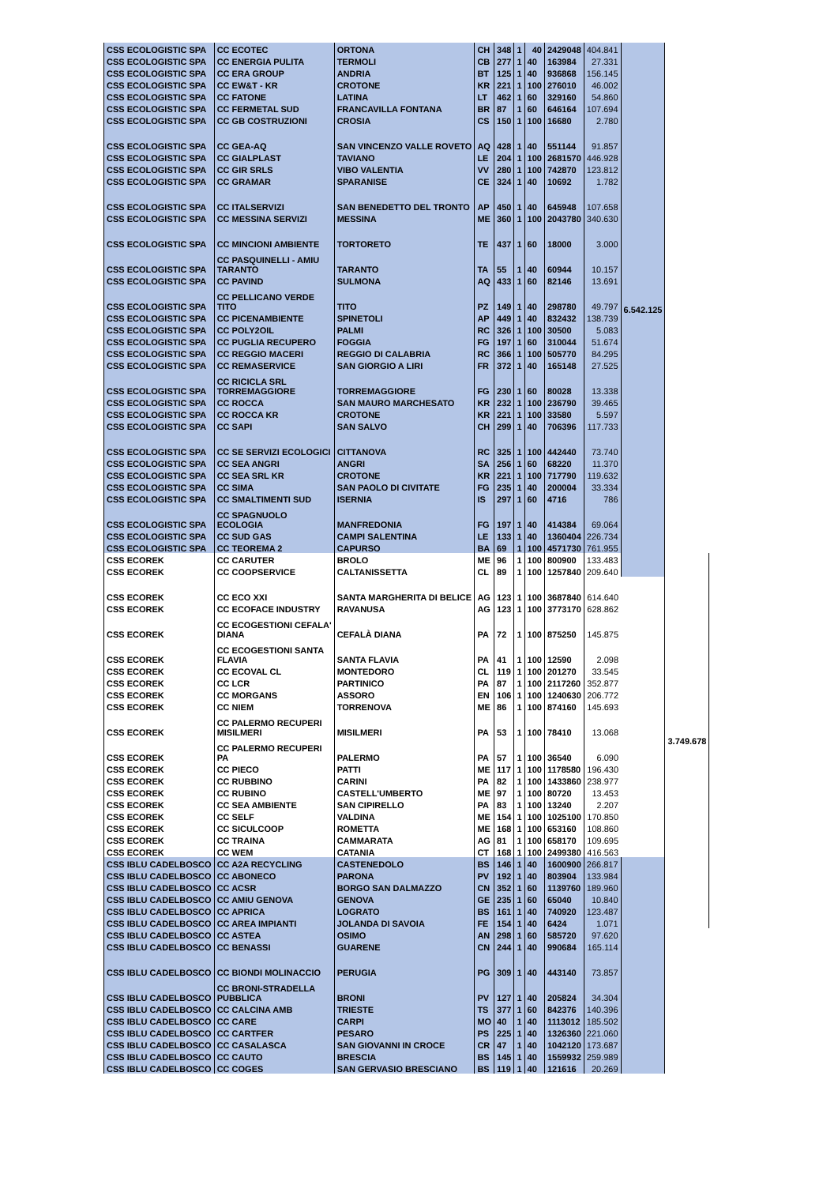| CSS ECOLOGISTIC SPA | CC ECOTEC | ORTONA | CH | 348 | 1 | 40 | 2429048 | 404.841 | 6.542.125 | |
| CSS ECOLOGISTIC SPA | CC ENERGIA PULITA | TERMOLI | CB | 277 | 1 | 40 | 163984 | 27.331 | | |
| CSS ECOLOGISTIC SPA | CC ERA GROUP | ANDRIA | BT | 125 | 1 | 40 | 936868 | 156.145 | | |
| CSS ECOLOGISTIC SPA | CC EW&T - KR | CROTONE | KR | 221 | 1 | 100 | 276010 | 46.002 | | |
| CSS ECOLOGISTIC SPA | CC FATONE | LATINA | LT | 462 | 1 | 60 | 329160 | 54.860 | | |
| CSS ECOLOGISTIC SPA | CC FERMETAL SUD | FRANCAVILLA FONTANA | BR | 87 | 1 | 60 | 646164 | 107.694 | | |
| CSS ECOLOGISTIC SPA | CC GB COSTRUZIONI | CROSIA | CS | 150 | 1 | 100 | 16680 | 2.780 | | |
| CSS ECOLOGISTIC SPA | CC GEA-AQ | SAN VINCENZO VALLE ROVETO | AQ | 428 | 1 | 40 | 551144 | 91.857 | | |
| CSS ECOLOGISTIC SPA | CC GIALPLAST | TAVIANO | LE | 204 | 1 | 100 | 2681570 | 446.928 | | |
| CSS ECOLOGISTIC SPA | CC GIR SRLS | VIBO VALENTIA | VV | 280 | 1 | 100 | 742870 | 123.812 | | |
| CSS ECOLOGISTIC SPA | CC GRAMAR | SPARANISE | CE | 324 | 1 | 40 | 10692 | 1.782 | | |
| CSS ECOLOGISTIC SPA | CC ITALSERVIZI | SAN BENEDETTO DEL TRONTO | AP | 450 | 1 | 40 | 645948 | 107.658 | | |
| CSS ECOLOGISTIC SPA | CC MESSINA SERVIZI | MESSINA | ME | 360 | 1 | 100 | 2043780 | 340.630 | | |
| CSS ECOLOGISTIC SPA | CC MINCIONI AMBIENTE | TORTORETO | TE | 437 | 1 | 60 | 18000 | 3.000 | | |
| CSS ECOLOGISTIC SPA | CC PASQUINELLI - AMIU TARANTO | TARANTO | TA | 55 | 1 | 40 | 60944 | 10.157 | | |
| CSS ECOLOGISTIC SPA | CC PAVIND | SULMONA | AQ | 433 | 1 | 60 | 82146 | 13.691 | | |
| CSS ECOLOGISTIC SPA | CC PELLICANO VERDE TITO | TITO | PZ | 149 | 1 | 40 | 298780 | 49.797 | | |
| CSS ECOLOGISTIC SPA | CC PICENAMBIENTE | SPINETOLI | AP | 449 | 1 | 40 | 832432 | 138.739 | | |
| CSS ECOLOGISTIC SPA | CC POLY2OIL | PALMI | RC | 326 | 1 | 100 | 30500 | 5.083 | | |
| CSS ECOLOGISTIC SPA | CC PUGLIA RECUPERO | FOGGIA | FG | 197 | 1 | 60 | 310044 | 51.674 | | |
| CSS ECOLOGISTIC SPA | CC REGGIO MACERI | REGGIO DI CALABRIA | RC | 366 | 1 | 100 | 505770 | 84.295 | | |
| CSS ECOLOGISTIC SPA | CC REMASERVICE | SAN GIORGIO A LIRI | FR | 372 | 1 | 40 | 165148 | 27.525 | | |
| CSS ECOLOGISTIC SPA | CC RICICLA SRL TORREMAGGIORE | TORREMAGGIORE | FG | 230 | 1 | 60 | 80028 | 13.338 | | |
| CSS ECOLOGISTIC SPA | CC ROCCA | SAN MAURO MARCHESATO | KR | 232 | 1 | 100 | 236790 | 39.465 | | |
| CSS ECOLOGISTIC SPA | CC ROCCA KR | CROTONE | KR | 221 | 1 | 100 | 33580 | 5.597 | | |
| CSS ECOLOGISTIC SPA | CC SAPI | SAN SALVO | CH | 299 | 1 | 40 | 706396 | 117.733 | | |
| CSS ECOLOGISTIC SPA | CC SE SERVIZI ECOLOGICI | CITTANOVA | RC | 325 | 1 | 100 | 442440 | 73.740 | | |
| CSS ECOLOGISTIC SPA | CC SEA ANGRI | ANGRI | SA | 256 | 1 | 60 | 68220 | 11.370 | | |
| CSS ECOLOGISTIC SPA | CC SEA SRL KR | CROTONE | KR | 221 | 1 | 100 | 717790 | 119.632 | | |
| CSS ECOLOGISTIC SPA | CC SIMA | SAN PAOLO DI CIVITATE | FG | 235 | 1 | 40 | 200004 | 33.334 | | |
| CSS ECOLOGISTIC SPA | CC SMALTIMENTI SUD | ISERNIA | IS | 297 | 1 | 60 | 4716 | 786 | | |
| CSS ECOLOGISTIC SPA | CC SPAGNUOLO ECOLOGIA | MANFREDONIA | FG | 197 | 1 | 40 | 414384 | 69.064 | | |
| CSS ECOLOGISTIC SPA | CC SUD GAS | CAMPI SALENTINA | LE | 133 | 1 | 40 | 1360404 | 226.734 | | |
| CSS ECOLOGISTIC SPA | CC TEOREMA 2 | CAPURSO | BA | 69 | 1 | 100 | 4571730 | 761.955 | | |
| CSS ECOREK | CC CARUTER | BROLO | ME | 96 | 1 | 100 | 800900 | 133.483 | | 3.749.678 |
| CSS ECOREK | CC COOPSERVICE | CALTANISSETTA | CL | 89 | 1 | 100 | 1257840 | 209.640 | | |
| CSS ECOREK | CC ECO XXI | SANTA MARGHERITA DI BELICE | AG | 123 | 1 | 100 | 3687840 | 614.640 | | |
| CSS ECOREK | CC ECOFACE INDUSTRY | RAVANUSA | AG | 123 | 1 | 100 | 3773170 | 628.862 | | |
| CSS ECOREK | CC ECOGESTIONI CEFALA' DIANA | CEFALÀ DIANA | PA | 72 | 1 | 100 | 875250 | 145.875 | | |
| CSS ECOREK | CC ECOGESTIONI SANTA FLAVIA | SANTA FLAVIA | PA | 41 | 1 | 100 | 12590 | 2.098 | | |
| CSS ECOREK | CC ECOVAL CL | MONTEDORO | CL | 119 | 1 | 100 | 201270 | 33.545 | | |
| CSS ECOREK | CC LCR | PARTINICO | PA | 87 | 1 | 100 | 2117260 | 352.877 | | |
| CSS ECOREK | CC MORGANS | ASSORO | EN | 106 | 1 | 100 | 1240630 | 206.772 | | |
| CSS ECOREK | CC NIEM | TORRENOVA | ME | 86 | 1 | 100 | 874160 | 145.693 | | |
| CSS ECOREK | CC PALERMO RECUPERI MISILMERI | MISILMERI | PA | 53 | 1 | 100 | 78410 | 13.068 | | |
| CSS ECOREK | CC PALERMO RECUPERI PA | PALERMO | PA | 57 | 1 | 100 | 36540 | 6.090 | | |
| CSS ECOREK | CC PIECO | PATTI | ME | 117 | 1 | 100 | 1178580 | 196.430 | | |
| CSS ECOREK | CC RUBBINO | CARINI | PA | 82 | 1 | 100 | 1433860 | 238.977 | | |
| CSS ECOREK | CC RUBINO | CASTELL'UMBERTO | ME | 97 | 1 | 100 | 80720 | 13.453 | | |
| CSS ECOREK | CC SEA AMBIENTE | SAN CIPIRELLO | PA | 83 | 1 | 100 | 13240 | 2.207 | | |
| CSS ECOREK | CC SELF | VALDINA | ME | 154 | 1 | 100 | 1025100 | 170.850 | | |
| CSS ECOREK | CC SICULCOOP | ROMETTA | ME | 168 | 1 | 100 | 653160 | 108.860 | | |
| CSS ECOREK | CC TRAINA | CAMMARATA | AG | 81 | 1 | 100 | 658170 | 109.695 | | |
| CSS ECOREK | CC WEM | CATANIA | CT | 168 | 1 | 100 | 2499380 | 416.563 | | |
| CSS IBLU CADELBOSCO | CC A2A RECYCLING | CASTENEDOLO | BS | 146 | 1 | 40 | 1600900 | 266.817 | | |
| CSS IBLU CADELBOSCO | CC ABONECO | PARONA | PV | 192 | 1 | 40 | 803904 | 133.984 | | |
| CSS IBLU CADELBOSCO | CC ACSR | BORGO SAN DALMAZZO | CN | 352 | 1 | 60 | 1139760 | 189.960 | | |
| CSS IBLU CADELBOSCO | CC AMIU GENOVA | GENOVA | GE | 235 | 1 | 60 | 65040 | 10.840 | | |
| CSS IBLU CADELBOSCO | CC APRICA | LOGRATO | BS | 161 | 1 | 40 | 740920 | 123.487 | | |
| CSS IBLU CADELBOSCO | CC AREA IMPIANTI | JOLANDA DI SAVOIA | FE | 154 | 1 | 40 | 6424 | 1.071 | | |
| CSS IBLU CADELBOSCO | CC ASTEA | OSIMO | AN | 298 | 1 | 60 | 585720 | 97.620 | | |
| CSS IBLU CADELBOSCO | CC BENASSI | GUARENE | CN | 244 | 1 | 40 | 990684 | 165.114 | | |
| CSS IBLU CADELBOSCO | CC BIONDI MOLINACCIO | PERUGIA | PG | 309 | 1 | 40 | 443140 | 73.857 | | |
| CSS IBLU CADELBOSCO | CC BRONI-STRADELLA PUBBLICA | BRONI | PV | 127 | 1 | 40 | 205824 | 34.304 | | |
| CSS IBLU CADELBOSCO | CC CALCINA AMB | TRIESTE | TS | 377 | 1 | 60 | 842376 | 140.396 | | |
| CSS IBLU CADELBOSCO | CC CARE | CARPI | MO | 40 | 1 | 40 | 1113012 | 185.502 | | |
| CSS IBLU CADELBOSCO | CC CARTFER | PESARO | PS | 225 | 1 | 40 | 1326360 | 221.060 | | |
| CSS IBLU CADELBOSCO | CC CASALASCA | SAN GIOVANNI IN CROCE | CR | 47 | 1 | 40 | 1042120 | 173.687 | | |
| CSS IBLU CADELBOSCO | CC CAUTO | BRESCIA | BS | 145 | 1 | 40 | 1559932 | 259.989 | | |
| CSS IBLU CADELBOSCO | CC COGES | SAN GERVASIO BRESCIANO | BS | 119 | 1 | 40 | 121616 | 20.269 | | |